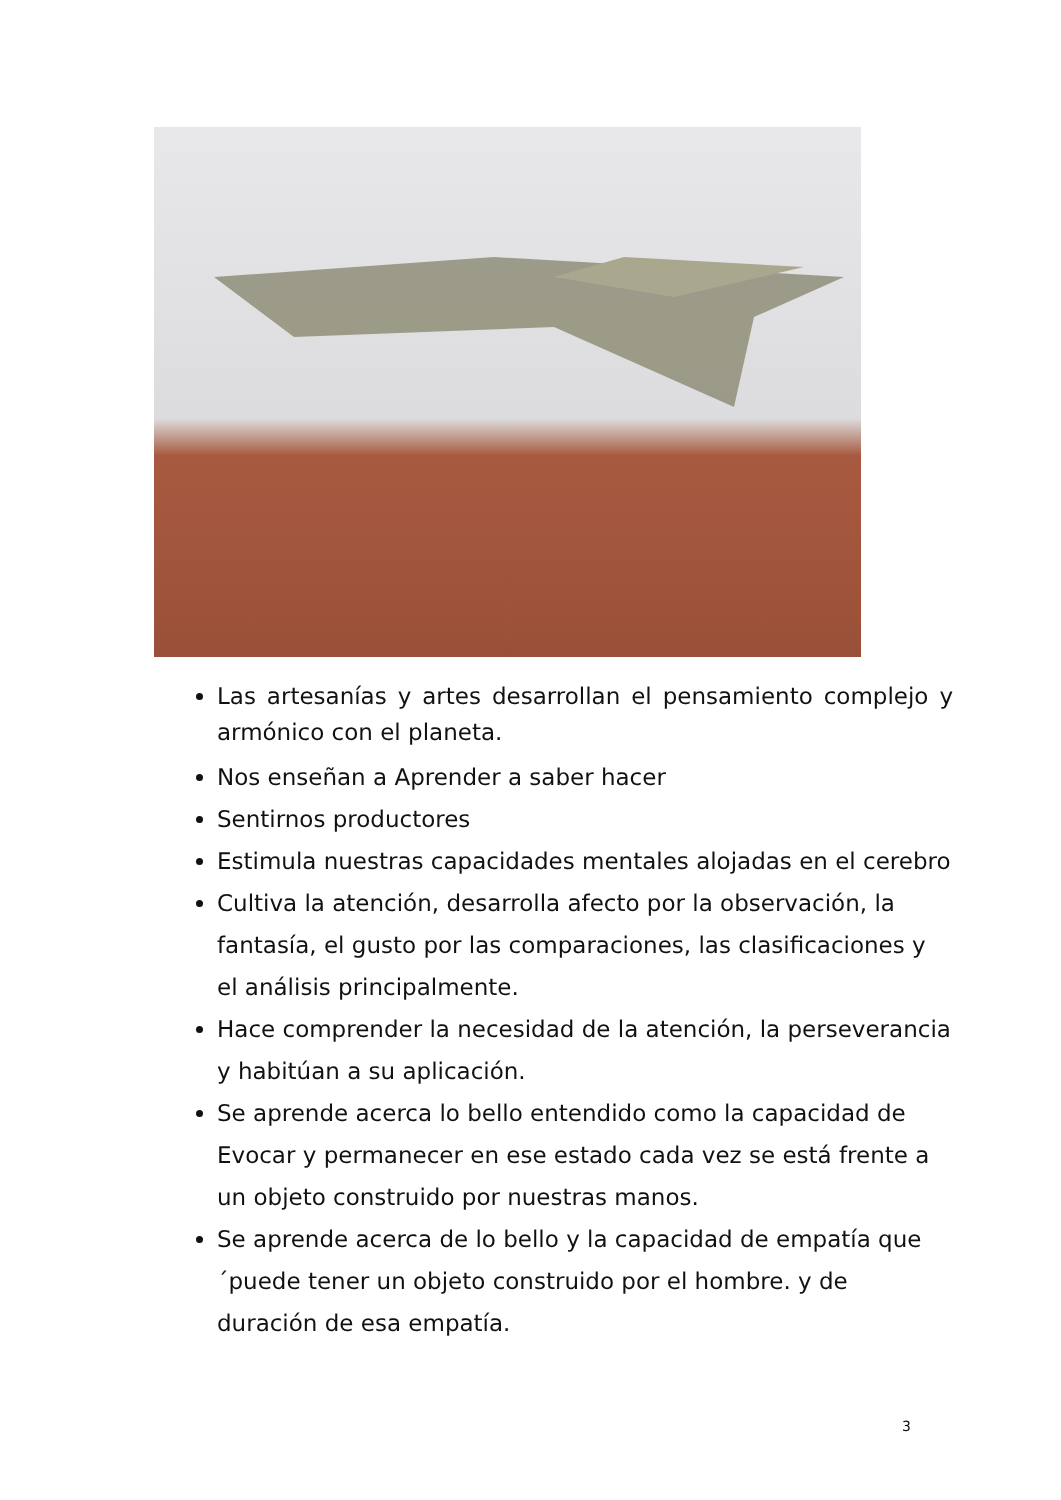Las artesanías y artes desarrollan el pensamiento complejo y armónico con el planeta.
Nos enseñan a Aprender a saber hacer
Sentirnos productores
Estimula nuestras capacidades mentales alojadas en el cerebro
Cultiva la atención, desarrolla afecto por la observación, la fantasía, el gusto por las comparaciones, las clasificaciones y el análisis principalmente.
Hace comprender la necesidad de la atención, la perseverancia y habitúan a su aplicación.
Se aprende acerca lo bello entendido como la capacidad de Evocar y permanecer en ese estado cada vez se está frente a un objeto construido por nuestras manos.
Se aprende acerca de lo bello y la capacidad de empatía que ´puede tener un objeto construido por el hombre. y de duración de esa empatía.
3